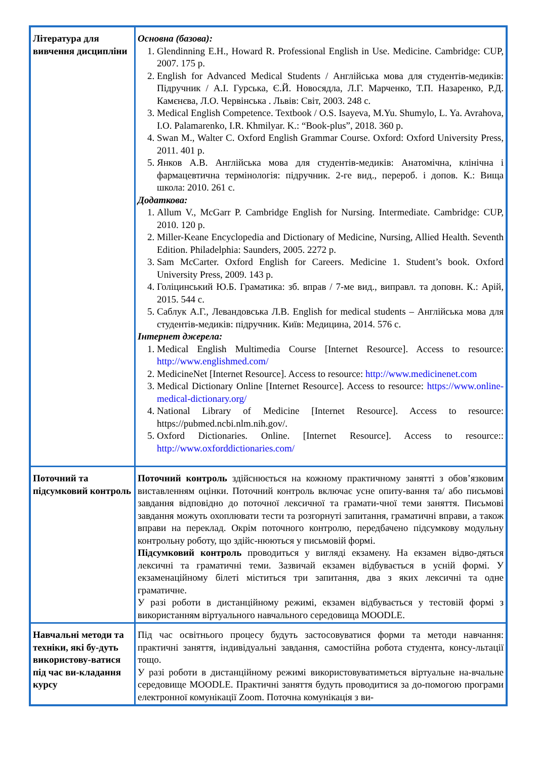| Література для вивчення дисципліни | Основна (базова): 1. Glendinning E.H., Howard R. Professional English in Use. Medicine. Cambridge: CUP, 2007. 175 p. 2. English for Advanced Medical Students / Англійська мова для студентів-медиків: Підручник / А.І. Гурська, Є.Й. Новосядла, Л.Г. Марченко, Т.П. Назаренко, Р.Д. Камєнєва, Л.О. Червінська . Львів: Світ, 2003. 248 с. 3. Medical English Competence. Textbook / O.S. Isayeva, M.Yu. Shumylo, L. Ya. Avrahova, I.O. Palamarenko, I.R. Khmilyar. K.: “Book-plus”, 2018. 360 p. 4. Swan M., Walter C. Oxford English Grammar Course. Oxford: Oxford University Press, 2011. 401 p. 5. Янков А.В. Англійська мова для студентів-медиків: Анатомічна, клінічна і фармацевтична термінологія: підручник. 2-ге вид., перероб. і допов. К.: Вища школа: 2010. 261 с. Додаткова: 1. Allum V., McGarr P. Cambridge English for Nursing. Intermediate. Cambridge: CUP, 2010. 120 p. 2. Miller-Keane Encyclopedia and Dictionary of Medicine, Nursing, Allied Health. Seventh Edition. Philadelphia: Saunders, 2005. 2272 p. 3. Sam McCarter. Oxford English for Careers. Medicine 1. Student’s book. Oxford University Press, 2009. 143 p. 4. Голіцинський Ю.Б. Граматика: зб. вправ / 7-ме вид., виправл. та доповн. К.: Арій, 2015. 544 с. 5. Саблук А.Г., Левандовська Л.В. English for medical students – Англійська мова для студентів-медиків: підручник. Київ: Медицина, 2014. 576 с. Інтернет джерела: 1. Medical English Multimedia Course [Internet Resource]. Access to resource: http://www.englishmed.com/ 2. MedicineNet [Internet Resource]. Access to resource: http://www.medicinenet.com 3. Medical Dictionary Online [Internet Resource]. Access to resource: https://www.online-medical-dictionary.org/ 4. National Library of Medicine [Internet Resource]. Access to resource: https://pubmed.ncbi.nlm.nih.gov/. 5. Oxford Dictionaries. Online. [Internet Resource]. Access to resource:: http://www.oxforddictionaries.com/ |
| Поточний та підсумковий контроль | Поточний контроль здійснюється на кожному практичному занятті з обов’язковим виставленням оцінки. Поточний контроль включає усне опиту-вання та/ або письмові завдання відповідно до поточної лексичної та грамати-чної теми заняття. Письмові завдання можуть охоплювати тести та розгорнуті запитання, граматичні вправи, а також вправи на переклад. Окрім поточного контролю, передбачено підсумкову модульну контрольну роботу, що здійс-нюються у письмовій формі. Підсумковий контроль проводиться у вигляді екзамену. На екзамен відво-дяться лексичні та граматичні теми. Зазвичай екзамен відбувається в усній формі. У екзаменаційному білеті міститься три запитання, два з яких лексичні та одне граматичне. У разі роботи в дистанційному режимі, екзамен відбувається у тестовій формі з використанням віртуального навчального середовища MOODLE. |
| Навчальні методи та техніки, які бу-дуть використову-ватися під час ви-кладання курсу | Під час освітнього процесу будуть застосовуватися форми та методи навчання: практичні заняття, індивідуальні завдання, самостійна робота студента, консу-льтації тощо. У разі роботи в дистанційному режимі використовуватиметься віртуальне на-вчальне середовище MOODLE. Практичні заняття будуть проводитися за до-помогою програми електронної комунікації Zoom. Поточна комунікація з ви- |